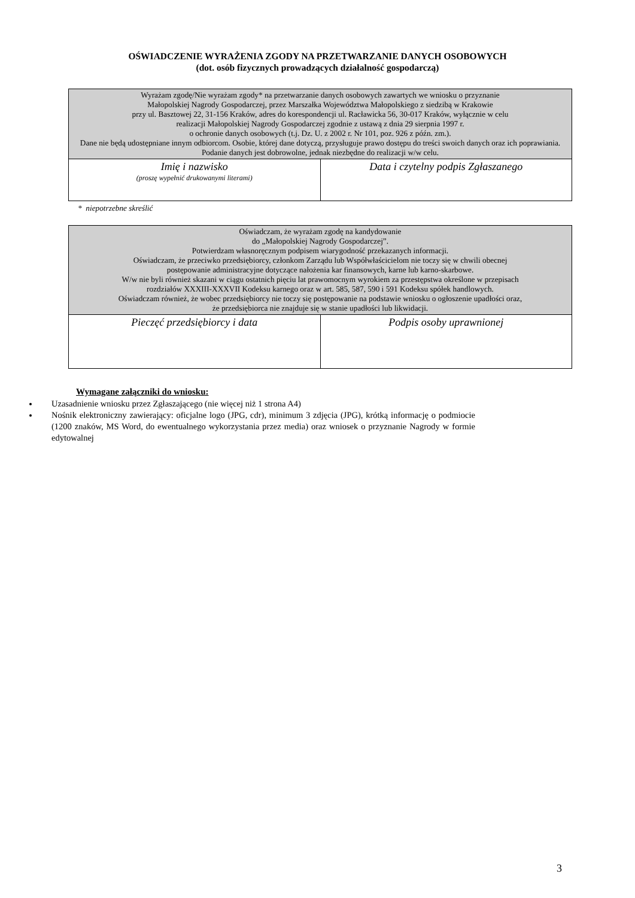OŚWIADCZENIE WYRAŻENIA ZGODY NA PRZETWARZANIE DANYCH OSOBOWYCH
(dot. osób fizycznych prowadzących działalność gospodarczą)
| Wyrażam zgodę/Nie wyrażam zgody* na przetwarzanie danych osobowych zawartych we wniosku o przyznanie Małopolskiej Nagrody Gospodarczej, przez Marszałka Województwa Małopolskiego z siedzibą w Krakowie przy ul. Basztowej 22, 31-156 Kraków, adres do korespondencji ul. Racławicka 56, 30-017 Kraków, wyłącznie w celu realizacji Małopolskiej Nagrody Gospodarczej zgodnie z ustawą z dnia 29 sierpnia 1997 r. o ochronie danych osobowych (t.j. Dz. U. z 2002 r. Nr 101, poz. 926 z późn. zm.). Dane nie będą udostępniane innym odbiorcom. Osobie, której dane dotyczą, przysługuje prawo dostępu do treści swoich danych oraz ich poprawiania. Podanie danych jest dobrowolne, jednak niezbędne do realizacji w/w celu. | |
| Imię i nazwisko (proszę wypełnić drukowanymi literami) | Data i czytelny podpis Zgłaszanego |
* niepotrzebne skreślić
| Oświadczam, że wyrażam zgodę na kandydowanie do „Małopolskiej Nagrody Gospodarczej”. Potwierdzam własnoręcznym podpisem wiarygodność przekazanych informacji. Oświadczam, że przeciwko przedsiębiorcy, członkom Zarządu lub Współwłaścicielom nie toczy się w chwili obecnej postępowanie administracyjne dotyczące nałożenia kar finansowych, karne lub karno-skarbowe. W/w nie byli również skazani w ciągu ostatnich pięciu lat prawomocnym wyrokiem za przestępstwa określone w przepisach rozdziałów XXXIII-XXXVII Kodeksu karnego oraz w art. 585, 587, 590 i 591 Kodeksu spółek handlowych. Oświadczam również, że wobec przedsiębiorcy nie toczy się postępowanie na podstawie wniosku o ogłoszenie upadłości oraz, że przedsiębiorca nie znajduje się w stanie upadłości lub likwidacji. | |
| Pieczęć przedsiębiorcy i data | Podpis osoby uprawnionej |
Wymagane załączniki do wniosku:
Uzasadnienie wniosku przez Zgłaszającego (nie więcej niż 1 strona A4)
Nośnik elektroniczny zawierający: oficjalne logo (JPG, cdr), minimum 3 zdjęcia (JPG), krótką informację o podmiocie (1200 znaków, MS Word, do ewentualnego wykorzystania przez media) oraz wniosek o przyznanie Nagrody w formie edytowalnej
3